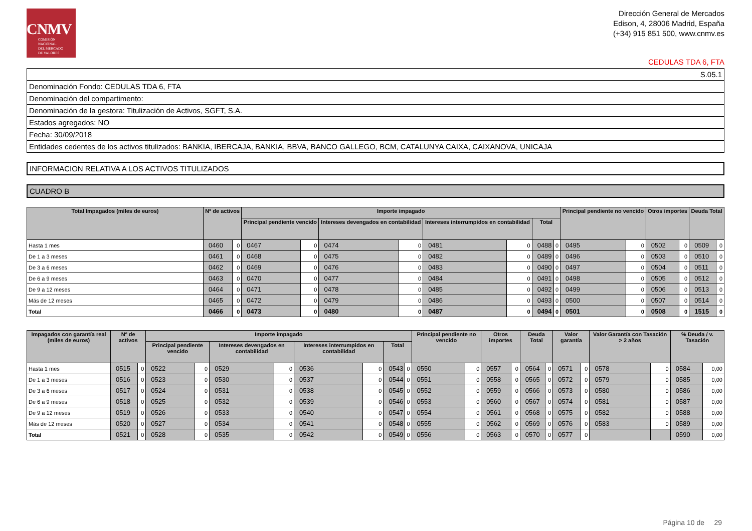CNMV
COMISIÓN
NACIONAL
DEL MERCADO
DE VALORES
Dirección General de Mercados
Edison, 4, 28006 Madrid, España
(+34) 915 851 500, www.cnmv.es
CEDULAS TDA 6, FTA
| S.05.1 |
| Denominación Fondo: CEDULAS TDA 6, FTA |
| Denominación del compartimento: |
| Denominación de la gestora: Titulización de Activos, SGFT, S.A. |
| Estados agregados: NO |
| Fecha: 30/09/2018 |
| Entidades cedentes de los activos titulizados: BANKIA, IBERCAJA, BANKIA, BBVA, BANCO GALLEGO, BCM, CATALUNYA CAIXA, CAIXANOVA, UNICAJA |
INFORMACION RELATIVA A LOS ACTIVOS TITULIZADOS
CUADRO B
| Total Impagados (miles de euros) | Nº de activos | | Importe impagado | | | | | | | | Principal pendiente no vencido | | Otros importes | | Deuda Total | |
| --- | --- | --- | --- | --- | --- | --- | --- | --- | --- | --- | --- | --- | --- | --- | --- | --- |
| | | | Principal pendiente vencido | | Intereses devengados en contabilidad | | Intereses interrumpidos en contabilidad | | Total | | | | | | | |
| Hasta 1 mes | 0460 | 0 | 0467 | 0 | 0474 | 0 | 0481 | 0 | 0488 | 0 | 0495 | 0 | 0502 | 0 | 0509 | 0 |
| De 1 a 3 meses | 0461 | 0 | 0468 | 0 | 0475 | 0 | 0482 | 0 | 0489 | 0 | 0496 | 0 | 0503 | 0 | 0510 | 0 |
| De 3 a 6 meses | 0462 | 0 | 0469 | 0 | 0476 | 0 | 0483 | 0 | 0490 | 0 | 0497 | 0 | 0504 | 0 | 0511 | 0 |
| De 6 a 9 meses | 0463 | 0 | 0470 | 0 | 0477 | 0 | 0484 | 0 | 0491 | 0 | 0498 | 0 | 0505 | 0 | 0512 | 0 |
| De 9 a 12 meses | 0464 | 0 | 0471 | 0 | 0478 | 0 | 0485 | 0 | 0492 | 0 | 0499 | 0 | 0506 | 0 | 0513 | 0 |
| Más de 12 meses | 0465 | 0 | 0472 | 0 | 0479 | 0 | 0486 | 0 | 0493 | 0 | 0500 | 0 | 0507 | 0 | 0514 | 0 |
| Total | 0466 | 0 | 0473 | 0 | 0480 | 0 | 0487 | 0 | 0494 | 0 | 0501 | 0 | 0508 | 0 | 1515 | 0 |
| Impagados con garantía real (miles de euros) | Nº de activos | | Importe impagado | | | | | | | | Principal pendiente no vencido | | Otros importes | | Deuda Total | | Valor garantía | | Valor Garantía con Tasación > 2 años | | % Deuda / v. Tasación | |
| --- | --- | --- | --- | --- | --- | --- | --- | --- | --- | --- | --- | --- | --- | --- | --- | --- | --- | --- | --- | --- | --- | --- |
| | | | Principal pendiente vencido | | Intereses devengados en contabilidad | | Intereses interrumpidos en contabilidad | | Total | | | | | | | | | | | | | |
| Hasta 1 mes | 0515 | 0 | 0522 | 0 | 0529 | 0 | 0536 | 0 | 0543 | 0 | 0550 | 0 | 0557 | 0 | 0564 | 0 | 0571 | 0 | 0578 | 0 | 0584 | 0,00 |
| De 1 a 3 meses | 0516 | 0 | 0523 | 0 | 0530 | 0 | 0537 | 0 | 0544 | 0 | 0551 | 0 | 0558 | 0 | 0565 | 0 | 0572 | 0 | 0579 | 0 | 0585 | 0,00 |
| De 3 a 6 meses | 0517 | 0 | 0524 | 0 | 0531 | 0 | 0538 | 0 | 0545 | 0 | 0552 | 0 | 0559 | 0 | 0566 | 0 | 0573 | 0 | 0580 | 0 | 0586 | 0,00 |
| De 6 a 9 meses | 0518 | 0 | 0525 | 0 | 0532 | 0 | 0539 | 0 | 0546 | 0 | 0553 | 0 | 0560 | 0 | 0567 | 0 | 0574 | 0 | 0581 | 0 | 0587 | 0,00 |
| De 9 a 12 meses | 0519 | 0 | 0526 | 0 | 0533 | 0 | 0540 | 0 | 0547 | 0 | 0554 | 0 | 0561 | 0 | 0568 | 0 | 0575 | 0 | 0582 | 0 | 0588 | 0,00 |
| Más de 12 meses | 0520 | 0 | 0527 | 0 | 0534 | 0 | 0541 | 0 | 0548 | 0 | 0555 | 0 | 0562 | 0 | 0569 | 0 | 0576 | 0 | 0583 | 0 | 0589 | 0,00 |
| Total | 0521 | 0 | 0528 | 0 | 0535 | 0 | 0542 | 0 | 0549 | 0 | 0556 | 0 | 0563 | 0 | 0570 | 0 | 0577 | 0 | | | 0590 | 0,00 |
Página 10 de 29